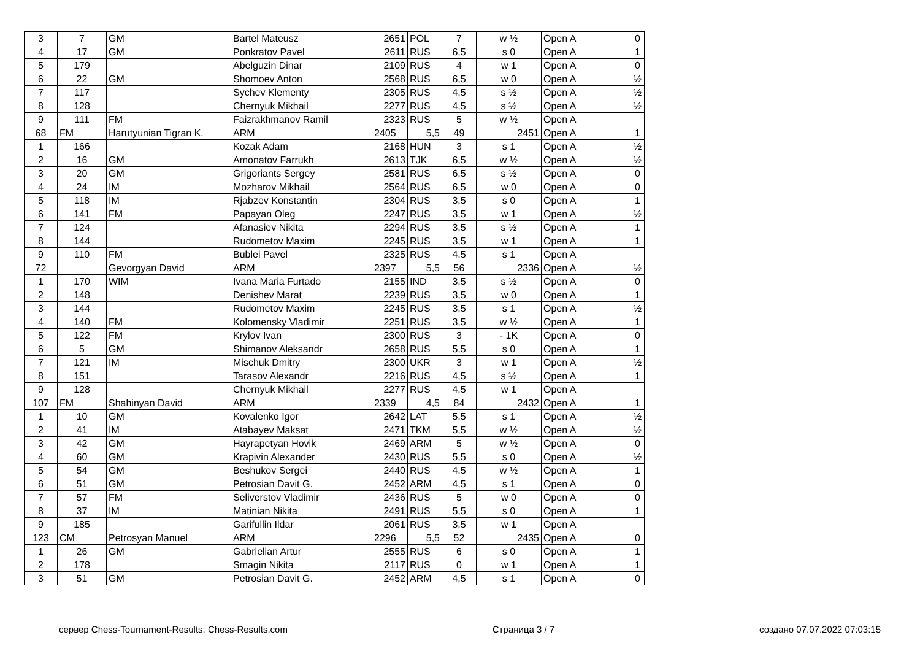| 3 | 7 | GM | Bartel Mateusz | 2651 | POL | 7 | w ½ | Open A | 0 |
| 4 | 17 | GM | Ponkratov Pavel | 2611 | RUS | 6,5 | s 0 | Open A | 1 |
| 5 | 179 | | Abelguzin Dinar | 2109 | RUS | 4 | w 1 | Open A | 0 |
| 6 | 22 | GM | Shomoev Anton | 2568 | RUS | 6,5 | w 0 | Open A | ½ |
| 7 | 117 | | Sychev Klementy | 2305 | RUS | 4,5 | s ½ | Open A | ½ |
| 8 | 128 | | Chernyuk Mikhail | 2277 | RUS | 4,5 | s ½ | Open A | ½ |
| 9 | 111 | FM | Faizrakhmanov Ramil | 2323 | RUS | 5 | w ½ | Open A | |
| 68 | FM | Harutyunian Tigran K. | ARM | 2405 | 5,5 | 49 | 2451 | Open A | 1 |
| 1 | 166 | | Kozak Adam | 2168 | HUN | 3 | s 1 | Open A | ½ |
| 2 | 16 | GM | Amonatov Farrukh | 2613 | TJK | 6,5 | w ½ | Open A | ½ |
| 3 | 20 | GM | Grigoriants Sergey | 2581 | RUS | 6,5 | s ½ | Open A | 0 |
| 4 | 24 | IM | Mozharov Mikhail | 2564 | RUS | 6,5 | w 0 | Open A | 0 |
| 5 | 118 | IM | Rjabzev Konstantin | 2304 | RUS | 3,5 | s 0 | Open A | 1 |
| 6 | 141 | FM | Papayan Oleg | 2247 | RUS | 3,5 | w 1 | Open A | ½ |
| 7 | 124 | | Afanasiev Nikita | 2294 | RUS | 3,5 | s ½ | Open A | 1 |
| 8 | 144 | | Rudometov Maxim | 2245 | RUS | 3,5 | w 1 | Open A | 1 |
| 9 | 110 | FM | Bublei Pavel | 2325 | RUS | 4,5 | s 1 | Open A | |
| 72 | | Gevorgyan David | ARM | 2397 | 5,5 | 56 | 2336 | Open A | ½ |
| 1 | 170 | WIM | Ivana Maria Furtado | 2155 | IND | 3,5 | s ½ | Open A | 0 |
| 2 | 148 | | Denishev Marat | 2239 | RUS | 3,5 | w 0 | Open A | 1 |
| 3 | 144 | | Rudometov Maxim | 2245 | RUS | 3,5 | s 1 | Open A | ½ |
| 4 | 140 | FM | Kolomensky Vladimir | 2251 | RUS | 3,5 | w ½ | Open A | 1 |
| 5 | 122 | FM | Krylov Ivan | 2300 | RUS | 3 | - 1K | Open A | 0 |
| 6 | 5 | GM | Shimanov Aleksandr | 2658 | RUS | 5,5 | s 0 | Open A | 1 |
| 7 | 121 | IM | Mischuk Dmitry | 2300 | UKR | 3 | w 1 | Open A | ½ |
| 8 | 151 | | Tarasov Alexandr | 2216 | RUS | 4,5 | s ½ | Open A | 1 |
| 9 | 128 | | Chernyuk Mikhail | 2277 | RUS | 4,5 | w 1 | Open A | |
| 107 | FM | Shahinyan David | ARM | 2339 | 4,5 | 84 | 2432 | Open A | 1 |
| 1 | 10 | GM | Kovalenko Igor | 2642 | LAT | 5,5 | s 1 | Open A | ½ |
| 2 | 41 | IM | Atabayev Maksat | 2471 | TKM | 5,5 | w ½ | Open A | ½ |
| 3 | 42 | GM | Hayrapetyan Hovik | 2469 | ARM | 5 | w ½ | Open A | 0 |
| 4 | 60 | GM | Krapivin Alexander | 2430 | RUS | 5,5 | s 0 | Open A | ½ |
| 5 | 54 | GM | Beshukov Sergei | 2440 | RUS | 4,5 | w ½ | Open A | 1 |
| 6 | 51 | GM | Petrosian Davit G. | 2452 | ARM | 4,5 | s 1 | Open A | 0 |
| 7 | 57 | FM | Seliverstov Vladimir | 2436 | RUS | 5 | w 0 | Open A | 0 |
| 8 | 37 | IM | Matinian Nikita | 2491 | RUS | 5,5 | s 0 | Open A | 1 |
| 9 | 185 | | Garifullin Ildar | 2061 | RUS | 3,5 | w 1 | Open A | |
| 123 | CM | Petrosyan Manuel | ARM | 2296 | 5,5 | 52 | 2435 | Open A | 0 |
| 1 | 26 | GM | Gabrielian Artur | 2555 | RUS | 6 | s 0 | Open A | 1 |
| 2 | 178 | | Smagin Nikita | 2117 | RUS | 0 | w 1 | Open A | 1 |
| 3 | 51 | GM | Petrosian Davit G. | 2452 | ARM | 4,5 | s 1 | Open A | 0 |
сервер Chess-Tournament-Results: Chess-Results.com Страница 3 / 7 создано 07.07.2022 07:03:15